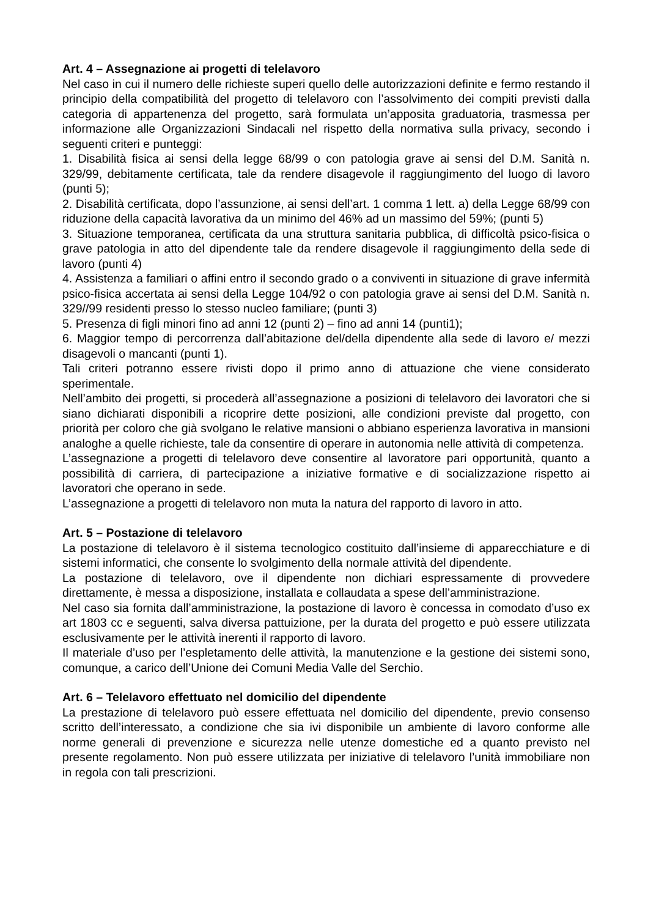Art. 4 – Assegnazione ai progetti di telelavoro
Nel caso in cui il numero delle richieste superi quello delle autorizzazioni definite e fermo restando il principio della compatibilità del progetto di telelavoro con l’assolvimento dei compiti previsti dalla categoria di appartenenza del progetto, sarà formulata un’apposita graduatoria, trasmessa per informazione alle Organizzazioni Sindacali nel rispetto della normativa sulla privacy, secondo i seguenti criteri e punteggi:
1. Disabilità fisica ai sensi della legge 68/99 o con patologia grave ai sensi del D.M. Sanità n. 329/99, debitamente certificata, tale da rendere disagevole il raggiungimento del luogo di lavoro (punti 5);
2. Disabilità certificata, dopo l’assunzione, ai sensi dell’art. 1 comma 1 lett. a) della Legge 68/99 con riduzione della capacità lavorativa da un minimo del 46% ad un massimo del 59%; (punti 5)
3. Situazione temporanea, certificata da una struttura sanitaria pubblica, di difficoltà psico-fisica o grave patologia in atto del dipendente tale da rendere disagevole il raggiungimento della sede di lavoro (punti 4)
4. Assistenza a familiari o affini entro il secondo grado o a conviventi in situazione di grave infermità psico-fisica accertata ai sensi della Legge 104/92 o con patologia grave ai sensi del D.M. Sanità n. 329//99 residenti presso lo stesso nucleo familiare; (punti 3)
5. Presenza di figli minori fino ad anni 12 (punti 2) – fino ad anni 14 (punti1);
6. Maggior tempo di percorrenza dall’abitazione del/della dipendente alla sede di lavoro e/ mezzi disagevoli o mancanti (punti 1).
Tali criteri potranno essere rivisti dopo il primo anno di attuazione che viene considerato sperimentale.
Nell’ambito dei progetti, si procederà all’assegnazione a posizioni di telelavoro dei lavoratori che si siano dichiarati disponibili a ricoprire dette posizioni, alle condizioni previste dal progetto, con priorità per coloro che già svolgano le relative mansioni o abbiano esperienza lavorativa in mansioni analoghe a quelle richieste, tale da consentire di operare in autonomia nelle attività di competenza.
L’assegnazione a progetti di telelavoro deve consentire al lavoratore pari opportunità, quanto a possibilità di carriera, di partecipazione a iniziative formative e di socializzazione rispetto ai lavoratori che operano in sede.
L’assegnazione a progetti di telelavoro non muta la natura del rapporto di lavoro in atto.
Art. 5 – Postazione di telelavoro
La postazione di telelavoro è il sistema tecnologico costituito dall’insieme di apparecchiature e di sistemi informatici, che consente lo svolgimento della normale attività del dipendente.
La postazione di telelavoro, ove il dipendente non dichiari espressamente di provvedere direttamente, è messa a disposizione, installata e collaudata a spese dell’amministrazione.
Nel caso sia fornita dall’amministrazione, la postazione di lavoro è concessa in comodato d’uso ex art 1803 cc e seguenti, salva diversa pattuizione, per la durata del progetto e può essere utilizzata esclusivamente per le attività inerenti il rapporto di lavoro.
Il materiale d’uso per l’espletamento delle attività, la manutenzione e la gestione dei sistemi sono, comunque, a carico dell’Unione dei Comuni Media Valle del Serchio.
Art. 6 – Telelavoro effettuato nel domicilio del dipendente
La prestazione di telelavoro può essere effettuata nel domicilio del dipendente, previo consenso scritto dell’interessato, a condizione che sia ivi disponibile un ambiente di lavoro conforme alle norme generali di prevenzione e sicurezza nelle utenze domestiche ed a quanto previsto nel presente regolamento. Non può essere utilizzata per iniziative di telelavoro l’unità immobiliare non in regola con tali prescrizioni.